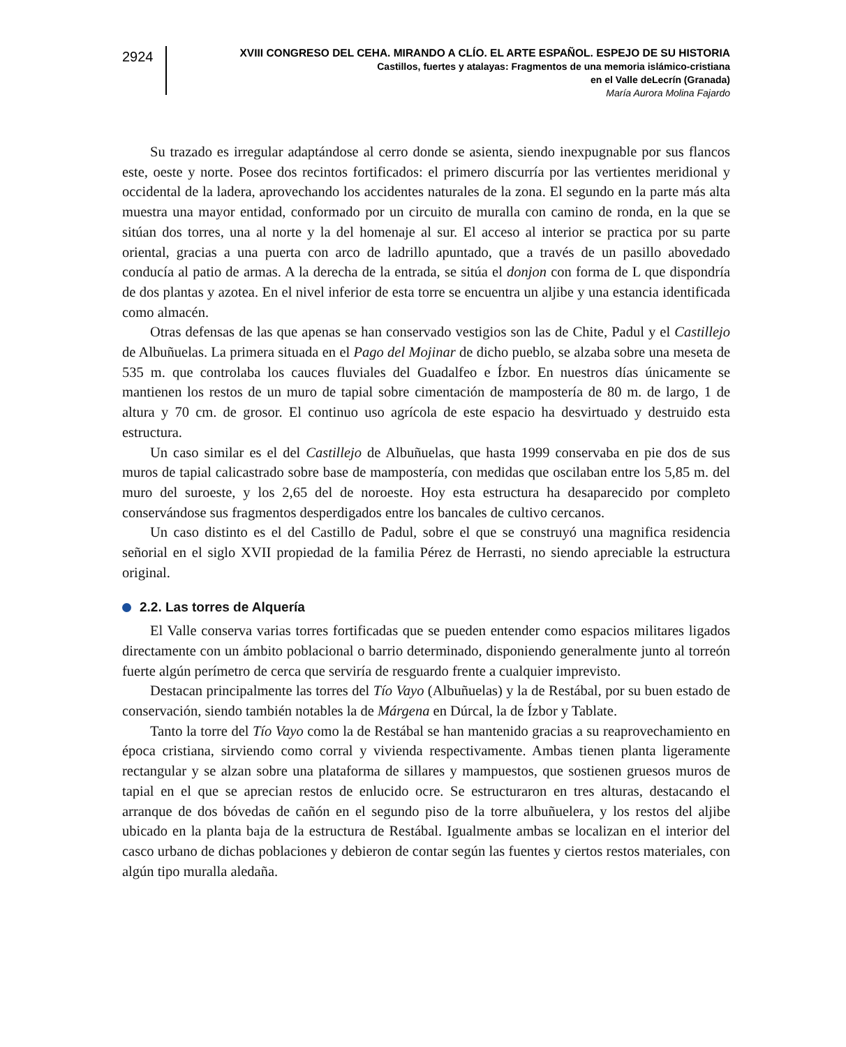2924
XVIII CONGRESO DEL CEHA. MIRANDO A CLÍO. EL ARTE ESPAÑOL. ESPEJO DE SU HISTORIA
Castillos, fuertes y atalayas: Fragmentos de una memoria islámico-cristiana
en el Valle deLecrín (Granada)
María Aurora Molina Fajardo
Su trazado es irregular adaptándose al cerro donde se asienta, siendo inexpugnable por sus flancos este, oeste y norte. Posee dos recintos fortificados: el primero discurría por las vertientes meridional y occidental de la ladera, aprovechando los accidentes naturales de la zona. El segundo en la parte más alta muestra una mayor entidad, conformado por un circuito de muralla con camino de ronda, en la que se sitúan dos torres, una al norte y la del homenaje al sur. El acceso al interior se practica por su parte oriental, gracias a una puerta con arco de ladrillo apuntado, que a través de un pasillo abovedado conducía al patio de armas. A la derecha de la entrada, se sitúa el donjon con forma de L que dispondría de dos plantas y azotea. En el nivel inferior de esta torre se encuentra un aljibe y una estancia identificada como almacén.
Otras defensas de las que apenas se han conservado vestigios son las de Chite, Padul y el Castillejo de Albuñuelas. La primera situada en el Pago del Mojinar de dicho pueblo, se alzaba sobre una meseta de 535 m. que controlaba los cauces fluviales del Guadalfeo e Ízbor. En nuestros días únicamente se mantienen los restos de un muro de tapial sobre cimentación de mampostería de 80 m. de largo, 1 de altura y 70 cm. de grosor. El continuo uso agrícola de este espacio ha desvirtuado y destruido esta estructura.
Un caso similar es el del Castillejo de Albuñuelas, que hasta 1999 conservaba en pie dos de sus muros de tapial calicastrado sobre base de mampostería, con medidas que oscilaban entre los 5,85 m. del muro del suroeste, y los 2,65 del de noroeste. Hoy esta estructura ha desaparecido por completo conservándose sus fragmentos desperdigados entre los bancales de cultivo cercanos.
Un caso distinto es el del Castillo de Padul, sobre el que se construyó una magnifica residencia señorial en el siglo XVII propiedad de la familia Pérez de Herrasti, no siendo apreciable la estructura original.
2.2. Las torres de Alquería
El Valle conserva varias torres fortificadas que se pueden entender como espacios militares ligados directamente con un ámbito poblacional o barrio determinado, disponiendo generalmente junto al torreón fuerte algún perímetro de cerca que serviría de resguardo frente a cualquier imprevisto.
Destacan principalmente las torres del Tío Vayo (Albuñuelas) y la de Restábal, por su buen estado de conservación, siendo también notables la de Márgena en Dúrcal, la de Ízbor y Tablate.
Tanto la torre del Tío Vayo como la de Restábal se han mantenido gracias a su reaprovechamiento en época cristiana, sirviendo como corral y vivienda respectivamente. Ambas tienen planta ligeramente rectangular y se alzan sobre una plataforma de sillares y mampuestos, que sostienen gruesos muros de tapial en el que se aprecian restos de enlucido ocre. Se estructuraron en tres alturas, destacando el arranque de dos bóvedas de cañón en el segundo piso de la torre albuñuelera, y los restos del aljibe ubicado en la planta baja de la estructura de Restábal. Igualmente ambas se localizan en el interior del casco urbano de dichas poblaciones y debieron de contar según las fuentes y ciertos restos materiales, con algún tipo muralla aledaña.